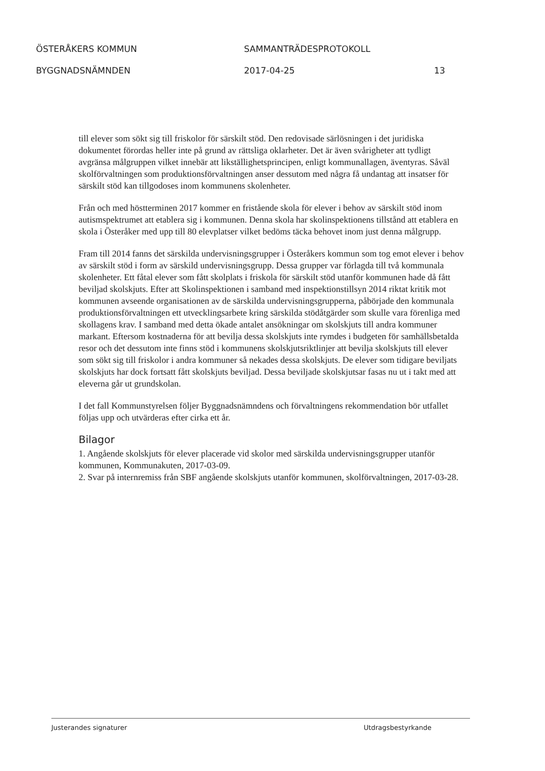ÖSTERÅKERS KOMMUN SAMMANTRÄDESPROTOKOLL
BYGGNADSNÄMNDEN 2017-04-25 13
till elever som sökt sig till friskolor för särskilt stöd. Den redovisade särlösningen i det juridiska dokumentet förordas heller inte på grund av rättsliga oklarheter. Det är även svårigheter att tydligt avgränsa målgruppen vilket innebär att likställighetsprincipen, enligt kommunallagen, äventyras. Såväl skolförvaltningen som produktionsförvaltningen anser dessutom med några få undantag att insatser för särskilt stöd kan tillgodoses inom kommunens skolenheter.
Från och med höstterminen 2017 kommer en fristående skola för elever i behov av särskilt stöd inom autismspektrumet att etablera sig i kommunen. Denna skola har skolinspektionens tillstånd att etablera en skola i Österåker med upp till 80 elevplatser vilket bedöms täcka behovet inom just denna målgrupp.
Fram till 2014 fanns det särskilda undervisningsgrupper i Österåkers kommun som tog emot elever i behov av särskilt stöd i form av särskild undervisningsgrupp. Dessa grupper var förlagda till två kommunala skolenheter. Ett fåtal elever som fått skolplats i friskola för särskilt stöd utanför kommunen hade då fått beviljad skolskjuts. Efter att Skolinspektionen i samband med inspektionstillsyn 2014 riktat kritik mot kommunen avseende organisationen av de särskilda undervisningsgrupperna, påbörjade den kommunala produktionsförvaltningen ett utvecklingsarbete kring särskilda stödåtgärder som skulle vara förenliga med skollagens krav. I samband med detta ökade antalet ansökningar om skolskjuts till andra kommuner markant. Eftersom kostnaderna för att bevilja dessa skolskjuts inte rymdes i budgeten för samhällsbetalda resor och det dessutom inte finns stöd i kommunens skolskjutsriktlinjer att bevilja skolskjuts till elever som sökt sig till friskolor i andra kommuner så nekades dessa skolskjuts. De elever som tidigare beviljats skolskjuts har dock fortsatt fått skolskjuts beviljad. Dessa beviljade skolskjutsar fasas nu ut i takt med att eleverna går ut grundskolan.
I det fall Kommunstyrelsen följer Byggnadsnämndens och förvaltningens rekommendation bör utfallet följas upp och utvärderas efter cirka ett år.
Bilagor
1. Angående skolskjuts för elever placerade vid skolor med särskilda undervisningsgrupper utanför kommunen, Kommunakuten, 2017-03-09.
2. Svar på internremiss från SBF angående skolskjuts utanför kommunen, skolförvaltningen, 2017-03-28.
Justerandes signaturer Utdragsbestyrkande